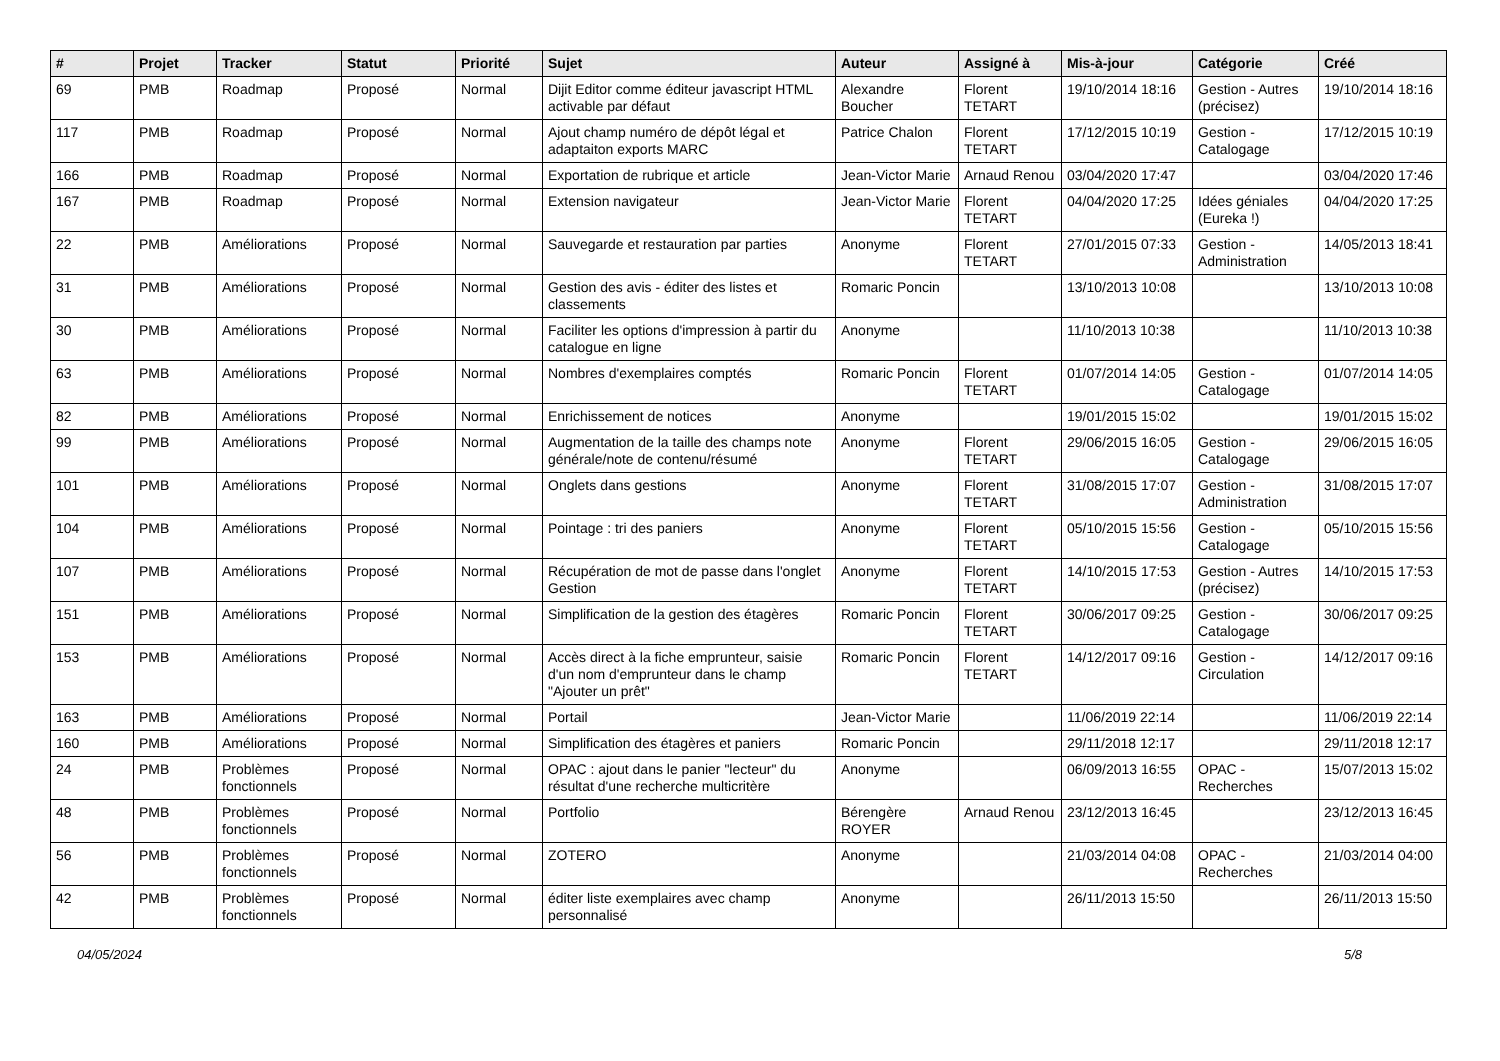| # | Projet | Tracker | Statut | Priorité | Sujet | Auteur | Assigné à | Mis-à-jour | Catégorie | Créé |
| --- | --- | --- | --- | --- | --- | --- | --- | --- | --- | --- |
| 69 | PMB | Roadmap | Proposé | Normal | Dijit Editor comme éditeur javascript HTML activable par défaut | Alexandre Boucher | Florent TETART | 19/10/2014 18:16 | Gestion - Autres (précisez) | 19/10/2014 18:16 |
| 117 | PMB | Roadmap | Proposé | Normal | Ajout champ numéro de dépôt légal et adaptaiton exports MARC | Patrice Chalon | Florent TETART | 17/12/2015 10:19 | Gestion - Catalogage | 17/12/2015 10:19 |
| 166 | PMB | Roadmap | Proposé | Normal | Exportation de rubrique et article | Jean-Victor Marie | Arnaud Renou | 03/04/2020 17:47 | | 03/04/2020 17:46 |
| 167 | PMB | Roadmap | Proposé | Normal | Extension navigateur | Jean-Victor Marie | Florent TETART | 04/04/2020 17:25 | Idées géniales (Eureka !) | 04/04/2020 17:25 |
| 22 | PMB | Améliorations | Proposé | Normal | Sauvegarde et restauration par parties | Anonyme | Florent TETART | 27/01/2015 07:33 | Gestion - Administration | 14/05/2013 18:41 |
| 31 | PMB | Améliorations | Proposé | Normal | Gestion des avis - éditer des listes et classements | Romaric Poncin | | 13/10/2013 10:08 | | 13/10/2013 10:08 |
| 30 | PMB | Améliorations | Proposé | Normal | Faciliter les options d'impression à partir du catalogue en ligne | Anonyme | | 11/10/2013 10:38 | | 11/10/2013 10:38 |
| 63 | PMB | Améliorations | Proposé | Normal | Nombres d'exemplaires comptés | Romaric Poncin | Florent TETART | 01/07/2014 14:05 | Gestion - Catalogage | 01/07/2014 14:05 |
| 82 | PMB | Améliorations | Proposé | Normal | Enrichissement de notices | Anonyme | | 19/01/2015 15:02 | | 19/01/2015 15:02 |
| 99 | PMB | Améliorations | Proposé | Normal | Augmentation de la taille des champs note générale/note de contenu/résumé | Anonyme | Florent TETART | 29/06/2015 16:05 | Gestion - Catalogage | 29/06/2015 16:05 |
| 101 | PMB | Améliorations | Proposé | Normal | Onglets dans gestions | Anonyme | Florent TETART | 31/08/2015 17:07 | Gestion - Administration | 31/08/2015 17:07 |
| 104 | PMB | Améliorations | Proposé | Normal | Pointage : tri des paniers | Anonyme | Florent TETART | 05/10/2015 15:56 | Gestion - Catalogage | 05/10/2015 15:56 |
| 107 | PMB | Améliorations | Proposé | Normal | Récupération de mot de passe dans l'onglet Gestion | Anonyme | Florent TETART | 14/10/2015 17:53 | Gestion - Autres (précisez) | 14/10/2015 17:53 |
| 151 | PMB | Améliorations | Proposé | Normal | Simplification de la gestion des étagères | Romaric Poncin | Florent TETART | 30/06/2017 09:25 | Gestion - Catalogage | 30/06/2017 09:25 |
| 153 | PMB | Améliorations | Proposé | Normal | Accès direct à la fiche emprunteur, saisie d'un nom d'emprunteur dans le champ "Ajouter un prêt" | Romaric Poncin | Florent TETART | 14/12/2017 09:16 | Gestion - Circulation | 14/12/2017 09:16 |
| 163 | PMB | Améliorations | Proposé | Normal | Portail | Jean-Victor Marie | | 11/06/2019 22:14 | | 11/06/2019 22:14 |
| 160 | PMB | Améliorations | Proposé | Normal | Simplification des étagères et paniers | Romaric Poncin | | 29/11/2018 12:17 | | 29/11/2018 12:17 |
| 24 | PMB | Problèmes fonctionnels | Proposé | Normal | OPAC : ajout dans le panier "lecteur" du résultat d'une recherche multicritère | Anonyme | | 06/09/2013 16:55 | OPAC - Recherches | 15/07/2013 15:02 |
| 48 | PMB | Problèmes fonctionnels | Proposé | Normal | Portfolio | Bérengère ROYER | Arnaud Renou | 23/12/2013 16:45 | | 23/12/2013 16:45 |
| 56 | PMB | Problèmes fonctionnels | Proposé | Normal | ZOTERO | Anonyme | | 21/03/2014 04:08 | OPAC - Recherches | 21/03/2014 04:00 |
| 42 | PMB | Problèmes fonctionnels | Proposé | Normal | éditer liste exemplaires avec champ personnalisé | Anonyme | | 26/11/2013 15:50 | | 26/11/2013 15:50 |
04/05/2024 5/8